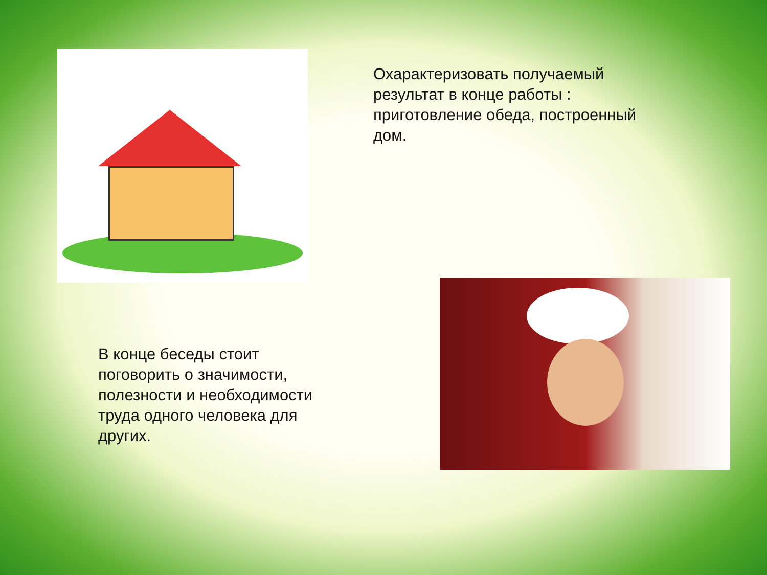Охарактеризовать получаемый результат в конце работы : приготовление обеда, построенный дом.
В конце беседы стоит поговорить о значимости, полезности и необходимости труда одного человека для других.